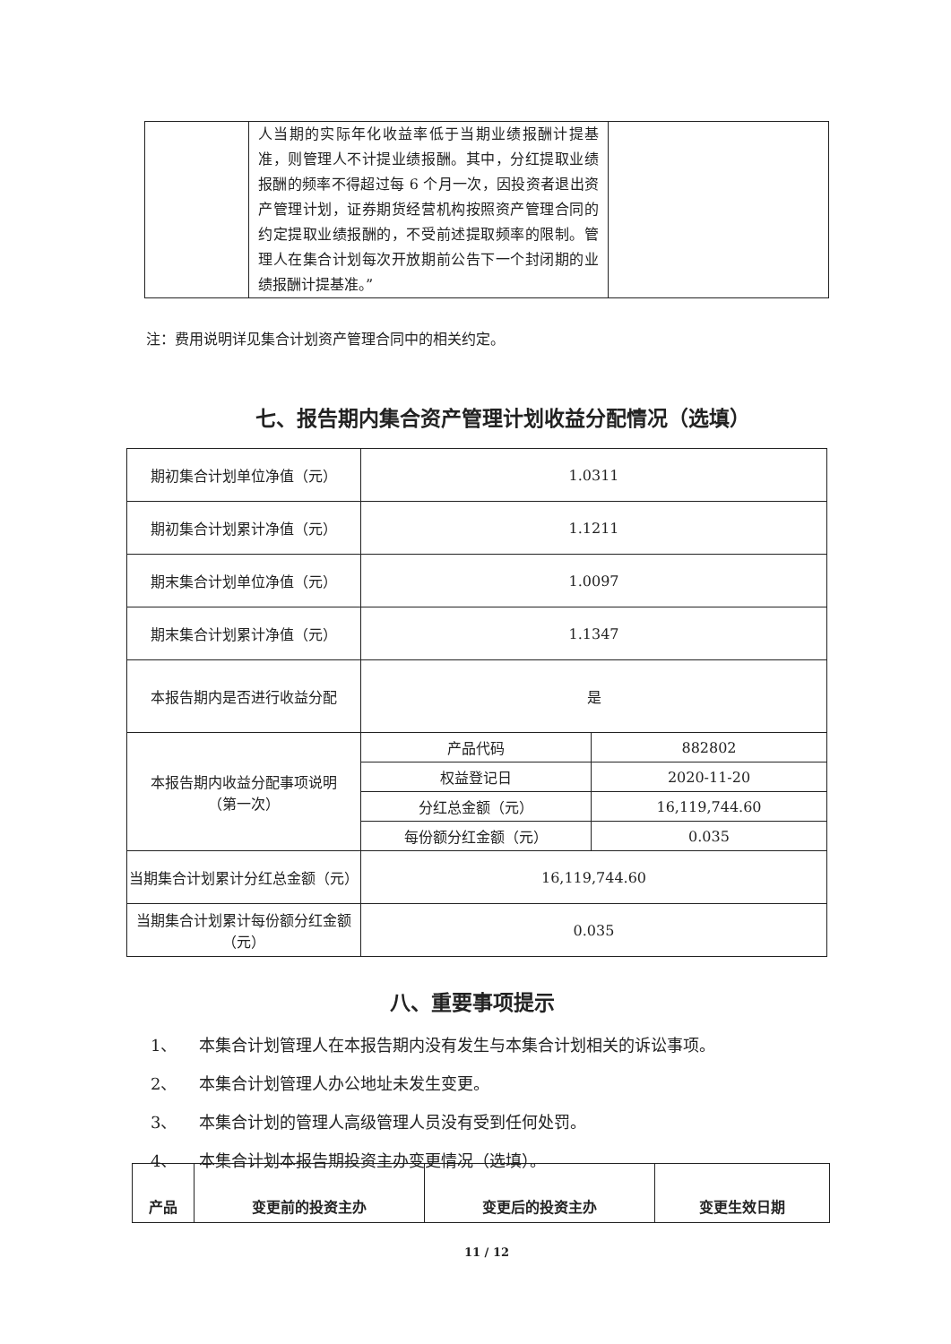| | 人当期的实际年化收益率低于当期业绩报酬计提基准，则管理人不计提业绩报酬。其中，分红提取业绩报酬的频率不得超过每 6 个月一次，因投资者退出资产管理计划，证券期货经营机构按照资产管理合同的约定提取业绩报酬的，不受前述提取频率的限制。管理人在集合计划每次开放期前公告下一个封闭期的业绩报酬计提基准。” | |
注：费用说明详见集合计划资产管理合同中的相关约定。
七、报告期内集合资产管理计划收益分配情况（选填）
| 期初集合计划单位净值（元） | 1.0311 | |
| 期初集合计划累计净值（元） | 1.1211 | |
| 期末集合计划单位净值（元） | 1.0097 | |
| 期末集合计划累计净值（元） | 1.1347 | |
| 本报告期内是否进行收益分配 | 是 | |
| 本报告期内收益分配事项说明 （第一次） | 产品代码 | 882802 |
| | 权益登记日 | 2020-11-20 |
| | 分红总金额（元） | 16,119,744.60 |
| | 每份额分红金额（元） | 0.035 |
| 当期集合计划累计分红总金额（元） | 16,119,744.60 | |
| 当期集合计划累计每份额分红金额（元） | 0.035 | |
八、重要事项提示
1、 本集合计划管理人在本报告期内没有发生与本集合计划相关的诉讼事项。
2、 本集合计划管理人办公地址未发生变更。
3、 本集合计划的管理人高级管理人员没有受到任何处罚。
4、 本集合计划本报告期投资主办变更情况（选填）。
| 产品 | 变更前的投资主办 | 变更后的投资主办 | 变更生效日期 |
11 / 12